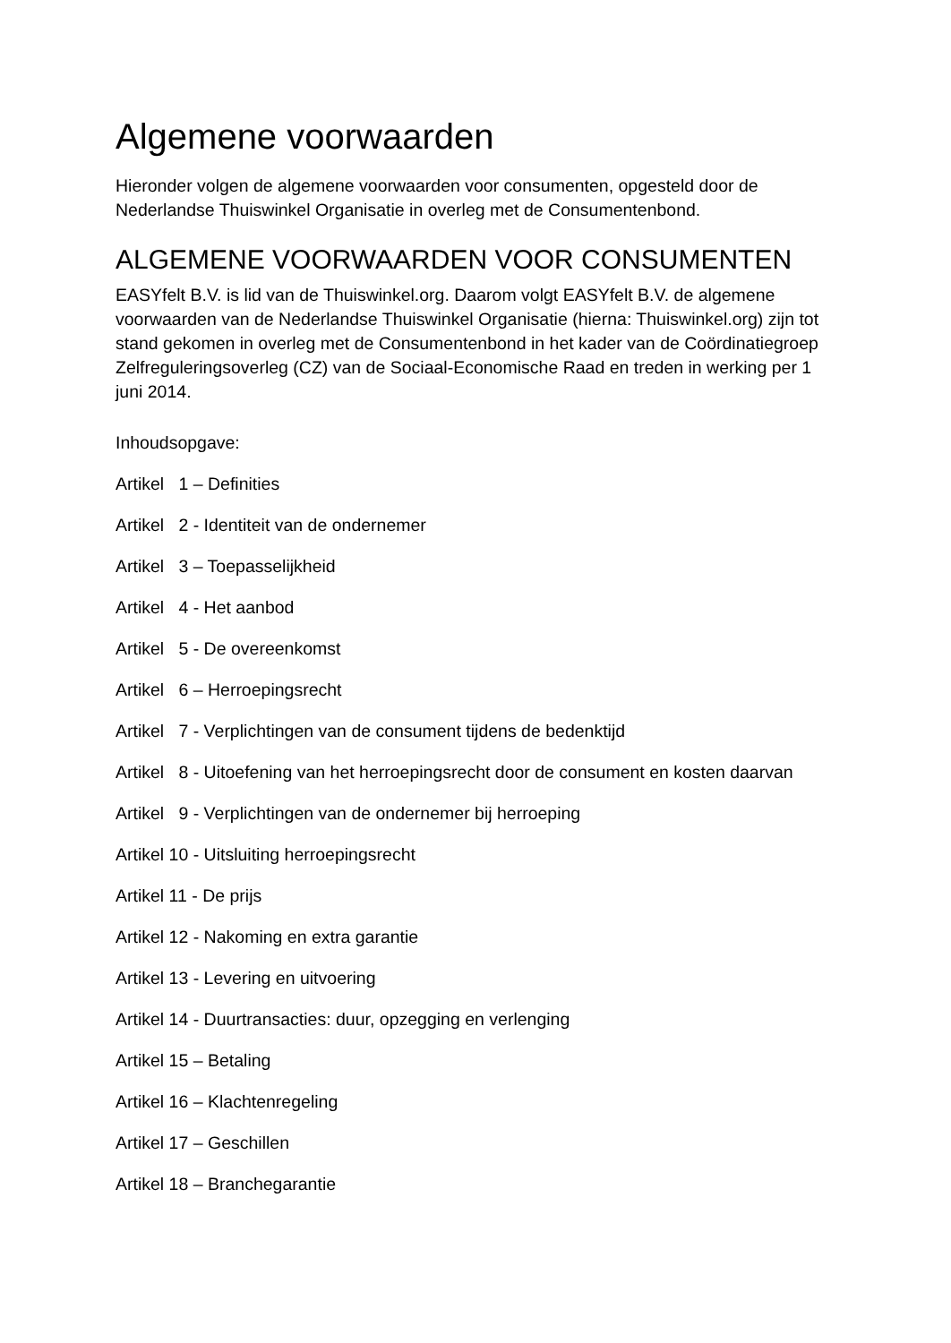Algemene voorwaarden
Hieronder volgen de algemene voorwaarden voor consumenten, opgesteld door de Nederlandse Thuiswinkel Organisatie in overleg met de Consumentenbond.
ALGEMENE VOORWAARDEN VOOR CONSUMENTEN
EASYfelt B.V. is lid van de Thuiswinkel.org. Daarom volgt EASYfelt B.V. de algemene voorwaarden van de Nederlandse Thuiswinkel Organisatie (hierna: Thuiswinkel.org) zijn tot stand gekomen in overleg met de Consumentenbond in het kader van de Coördinatiegroep Zelfreguleringsoverleg (CZ) van de Sociaal-Economische Raad en treden in werking per 1 juni 2014.
Inhoudsopgave:
Artikel 1 – Definities
Artikel 2 - Identiteit van de ondernemer
Artikel 3 – Toepasselijkheid
Artikel 4 - Het aanbod
Artikel 5 - De overeenkomst
Artikel 6 – Herroepingsrecht
Artikel 7 - Verplichtingen van de consument tijdens de bedenktijd
Artikel 8 - Uitoefening van het herroepingsrecht door de consument en kosten daarvan
Artikel 9 - Verplichtingen van de ondernemer bij herroeping
Artikel 10 - Uitsluiting herroepingsrecht
Artikel 11 - De prijs
Artikel 12 - Nakoming en extra garantie
Artikel 13 - Levering en uitvoering
Artikel 14 - Duurtransacties: duur, opzegging en verlenging
Artikel 15 – Betaling
Artikel 16 – Klachtenregeling
Artikel 17 – Geschillen
Artikel 18 – Branchegarantie